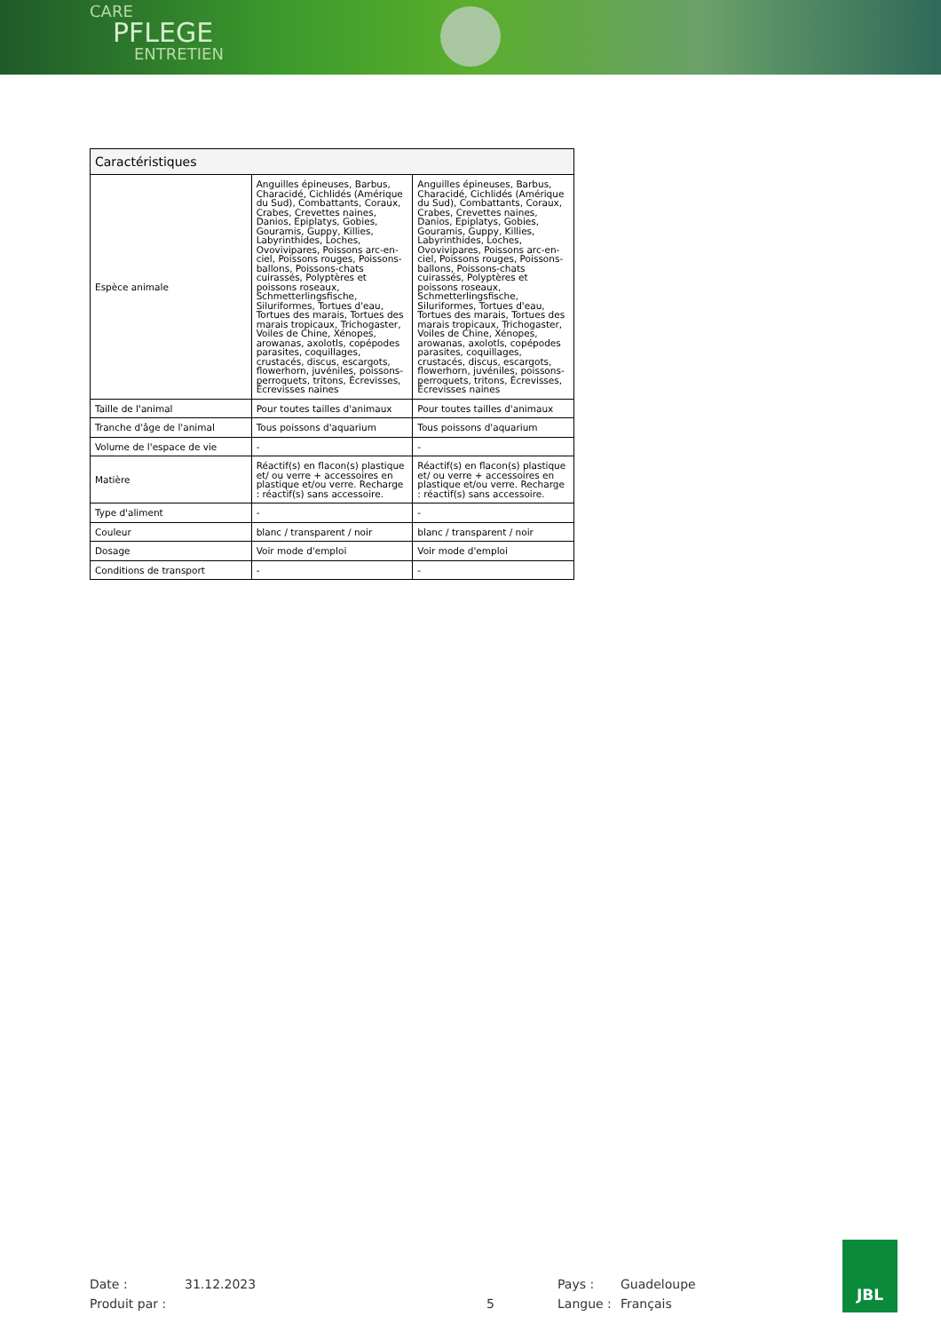CARE
PFLEGE
ENTRETIEN
| Caractéristiques | | |
| --- | --- | --- |
| Espèce animale | Anguilles épineuses, Barbus, Characidé, Cichlidés (Amérique du Sud), Combattants, Coraux, Crabes, Crevettes naines, Danios, Epiplatys, Gobies, Gouramis, Guppy, Killies, Labyrinthides, Loches, Ovovivipares, Poissons arc-en-ciel, Poissons rouges, Poissons-ballons, Poissons-chats cuirassés, Polyptères et poissons roseaux, Schmetterlingsfische, Siluriformes, Tortues d'eau, Tortues des marais, Tortues des marais tropicaux, Trichogaster, Voiles de Chine, Xénopes, arowanas, axolotls, copépodes parasites, coquillages, crustacés, discus, escargots, flowerhorn, juvéniles, poissons-perroquets, tritons, Écrevisses, Écrevisses naines | Anguilles épineuses, Barbus, Characidé, Cichlidés (Amérique du Sud), Combattants, Coraux, Crabes, Crevettes naines, Danios, Epiplatys, Gobies, Gouramis, Guppy, Killies, Labyrinthides, Loches, Ovovivipares, Poissons arc-en-ciel, Poissons rouges, Poissons-ballons, Poissons-chats cuirassés, Polyptères et poissons roseaux, Schmetterlingsfische, Siluriformes, Tortues d'eau, Tortues des marais, Tortues des marais tropicaux, Trichogaster, Voiles de Chine, Xénopes, arowanas, axolotls, copépodes parasites, coquillages, crustacés, discus, escargots, flowerhorn, juvéniles, poissons-perroquets, tritons, Écrevisses, Écrevisses naines |
| Taille de l'animal | Pour toutes tailles d'animaux | Pour toutes tailles d'animaux |
| Tranche d'âge de l'animal | Tous poissons d'aquarium | Tous poissons d'aquarium |
| Volume de l'espace de vie | - | - |
| Matière | Réactif(s) en flacon(s) plastique et/ ou verre + accessoires en plastique et/ou verre. Recharge : réactif(s) sans accessoire. | Réactif(s) en flacon(s) plastique et/ ou verre + accessoires en plastique et/ou verre. Recharge : réactif(s) sans accessoire. |
| Type d'aliment | - | - |
| Couleur | blanc / transparent / noir | blanc / transparent / noir |
| Dosage | Voir mode d'emploi | Voir mode d'emploi |
| Conditions de transport | - | - |
Date : 31.12.2023 Pays : Guadeloupe
Produit par : 5 Langue : Français
JBL